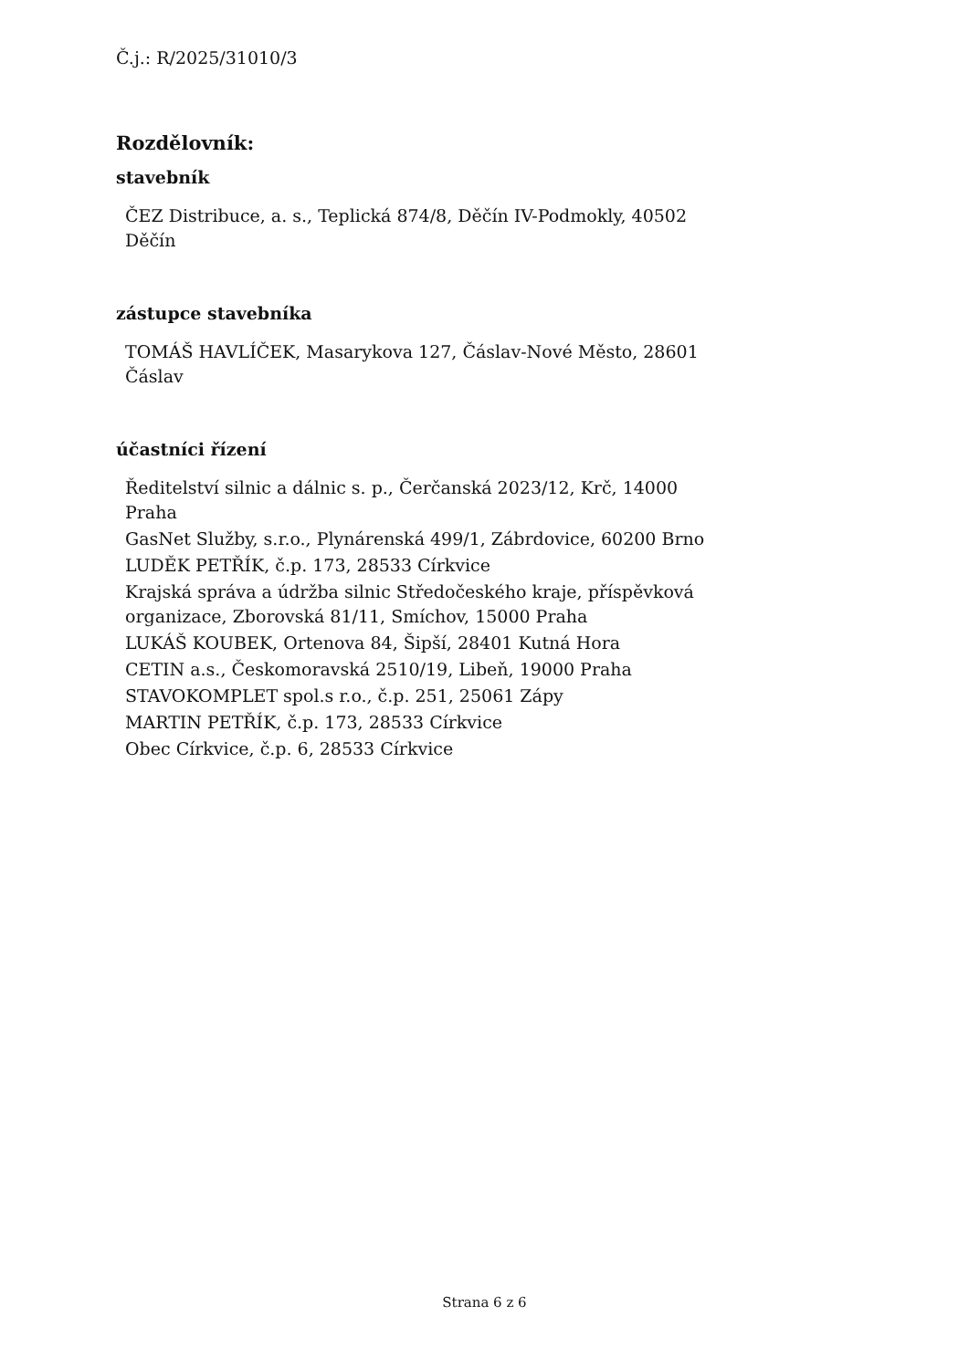Č.j.: R/2025/31010/3
Rozdělovník:
stavebník
ČEZ Distribuce, a. s., Teplická 874/8, Děčín IV-Podmokly, 40502 Děčín
zástupce stavebníka
TOMÁŠ HAVLÍČEK, Masarykova 127, Čáslav-Nové Město, 28601 Čáslav
účastníci řízení
Ředitelství silnic a dálnic s. p., Čerčanská 2023/12, Krč, 14000 Praha
GasNet Služby, s.r.o., Plynárenská 499/1, Zábrdovice, 60200 Brno
LUDĚK PETŘÍK, č.p. 173, 28533 Církvice
Krajská správa a údržba silnic Středočeského kraje, příspěvková organizace, Zborovská 81/11, Smíchov, 15000 Praha
LUKÁŠ KOUBEK, Ortenova 84, Šipší, 28401 Kutná Hora
CETIN a.s., Českomoravská 2510/19, Libeň, 19000 Praha
STAVOKOMPLET spol.s r.o., č.p. 251, 25061 Zápy
MARTIN PETŘÍK, č.p. 173, 28533 Církvice
Obec Církvice, č.p. 6, 28533 Církvice
Strana 6 z 6